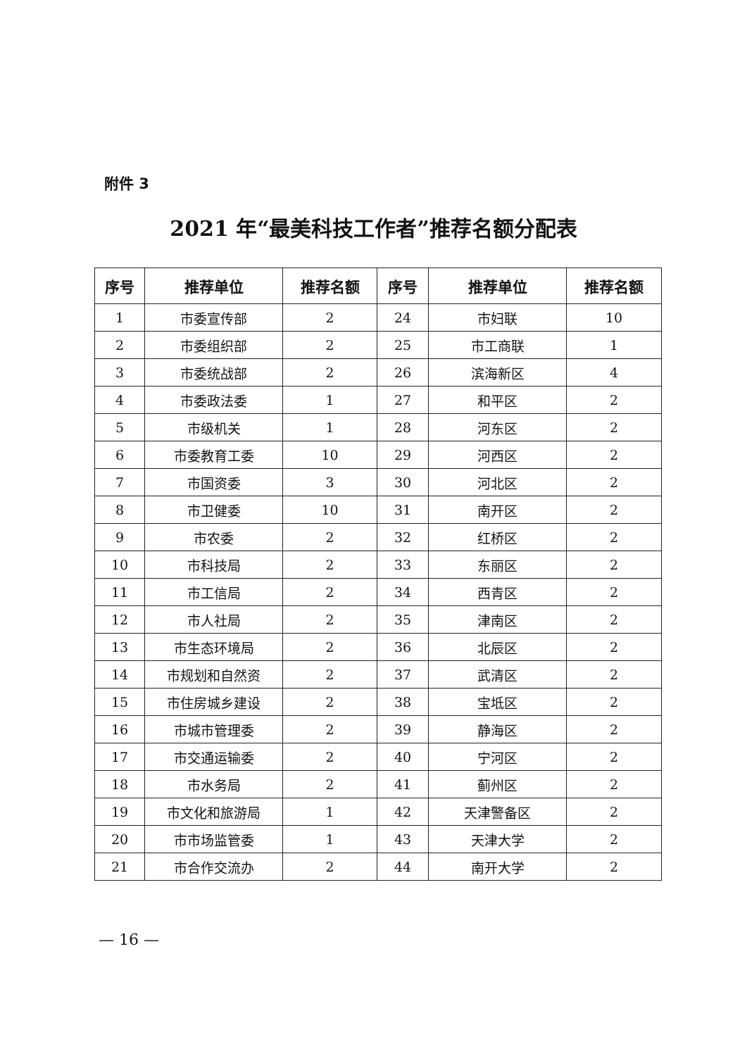附件 3
2021 年“最美科技工作者”推荐名额分配表
| 序号 | 推荐单位 | 推荐名额 | 序号 | 推荐单位 | 推荐名额 |
| --- | --- | --- | --- | --- | --- |
| 1 | 市委宣传部 | 2 | 24 | 市妇联 | 10 |
| 2 | 市委组织部 | 2 | 25 | 市工商联 | 1 |
| 3 | 市委统战部 | 2 | 26 | 滨海新区 | 4 |
| 4 | 市委政法委 | 1 | 27 | 和平区 | 2 |
| 5 | 市级机关 | 1 | 28 | 河东区 | 2 |
| 6 | 市委教育工委 | 10 | 29 | 河西区 | 2 |
| 7 | 市国资委 | 3 | 30 | 河北区 | 2 |
| 8 | 市卫健委 | 10 | 31 | 南开区 | 2 |
| 9 | 市农委 | 2 | 32 | 红桥区 | 2 |
| 10 | 市科技局 | 2 | 33 | 东丽区 | 2 |
| 11 | 市工信局 | 2 | 34 | 西青区 | 2 |
| 12 | 市人社局 | 2 | 35 | 津南区 | 2 |
| 13 | 市生态环境局 | 2 | 36 | 北辰区 | 2 |
| 14 | 市规划和自然资 | 2 | 37 | 武清区 | 2 |
| 15 | 市住房城乡建设 | 2 | 38 | 宝坻区 | 2 |
| 16 | 市城市管理委 | 2 | 39 | 静海区 | 2 |
| 17 | 市交通运输委 | 2 | 40 | 宁河区 | 2 |
| 18 | 市水务局 | 2 | 41 | 蓟州区 | 2 |
| 19 | 市文化和旅游局 | 1 | 42 | 天津警备区 | 2 |
| 20 | 市市场监管委 | 1 | 43 | 天津大学 | 2 |
| 21 | 市合作交流办 | 2 | 44 | 南开大学 | 2 |
— 16 —